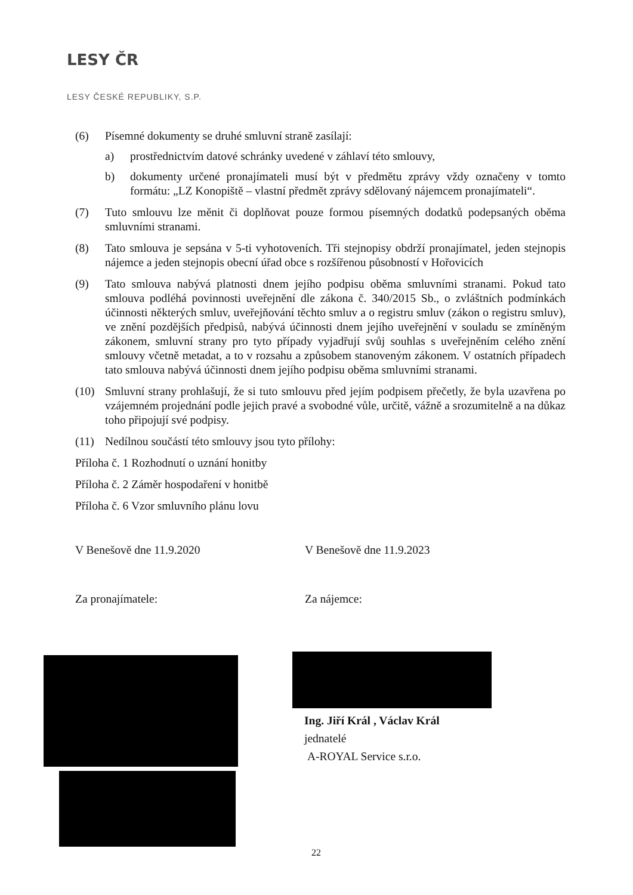LESY ČR
LESY ČESKÉ REPUBLIKY, S.P.
(6) Písemné dokumenty se druhé smluvní straně zasílají:
a) prostřednictvím datové schránky uvedené v záhlaví této smlouvy,
b) dokumenty určené pronajímateli musí být v předmětu zprávy vždy označeny v tomto formátu: „LZ Konopiště – vlastní předmět zprávy sdělovaný nájemcem pronajímateli“.
(7) Tuto smlouvu lze měnit či doplňovat pouze formou písemných dodatků podepsaných oběma smluvními stranami.
(8) Tato smlouva je sepsána v 5-ti vyhotoveních. Tři stejnopisy obdrží pronajímatel, jeden stejnopis nájemce a jeden stejnopis obecní úřad obce s rozšířenou působností v Hořovicích
(9) Tato smlouva nabývá platnosti dnem jejího podpisu oběma smluvními stranami. Pokud tato smlouva podléhá povinnosti uveřejnění dle zákona č. 340/2015 Sb., o zvláštních podmínkách účinnosti některých smluv, uveřejňování těchto smluv a o registru smluv (zákon o registru smluv), ve znění pozdějších předpisů, nabývá účinnosti dnem jejího uveřejnění v souladu se zmíněným zákonem, smluvní strany pro tyto případy vyjadřují svůj souhlas s uveřejněním celého znění smlouvy včetně metadat, a to v rozsahu a způsobem stanoveným zákonem. V ostatních případech tato smlouva nabývá účinnosti dnem jejího podpisu oběma smluvními stranami.
(10) Smluvní strany prohlašují, že si tuto smlouvu před jejím podpisem přečetly, že byla uzavřena po vzájemném projednání podle jejich pravé a svobodné vůle, určitě, vážně a srozumitelně a na důkaz toho připojují své podpisy.
(11) Nedílnou součástí této smlouvy jsou tyto přílohy:
Příloha č. 1 Rozhodnutí o uznání honitby
Příloha č. 2 Záměr hospodaření v honitbě
Příloha č. 6 Vzor smluvního plánu lovu
V Benešově dne 11.9.2020 V Benešově dne 11.9.2023
Za pronajímatele: Za nájemce:
Ing. Jiří Král , Václav Král
jednatelé
A-ROYAL Service s.r.o.
22